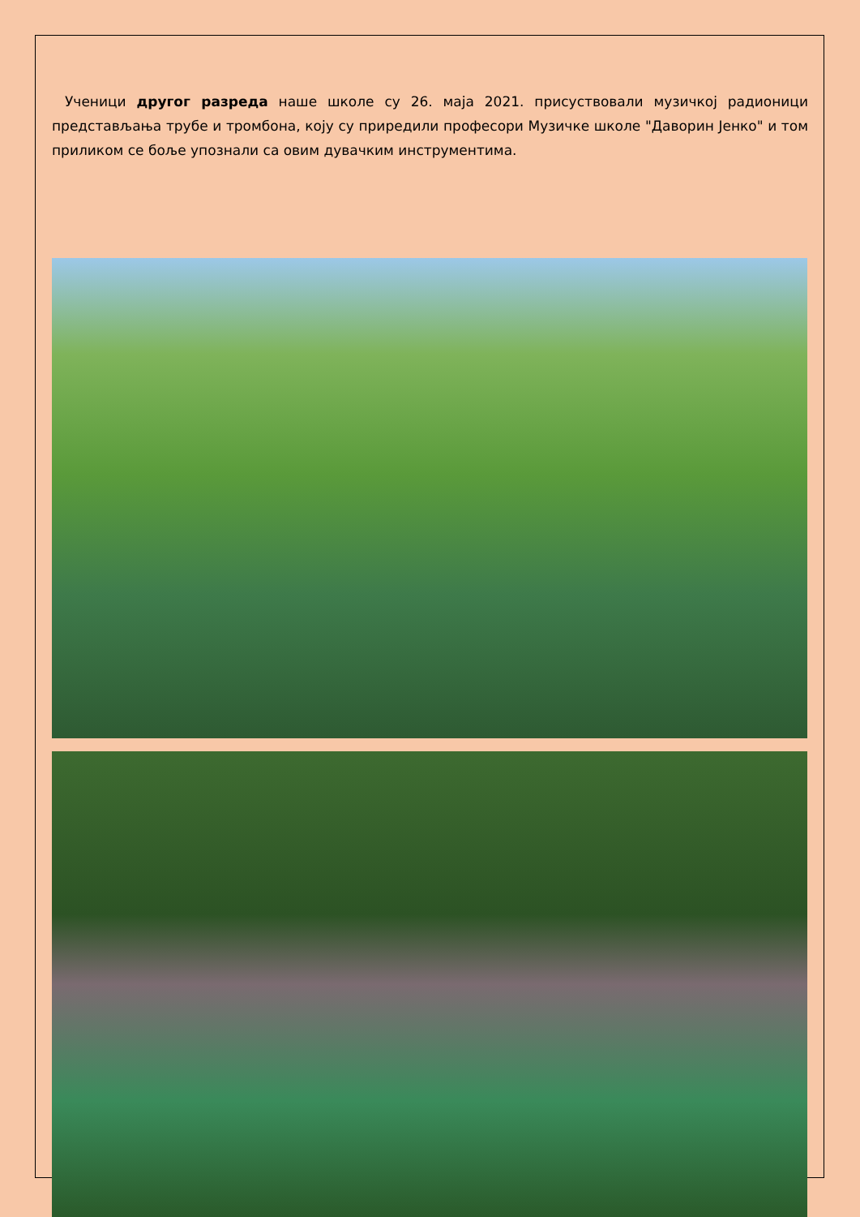Ученици другог разреда наше школе су 26. маја 2021. присуствовали музичкој радионици представљања трубе и тромбона, коју су приредили професори Музичке школе "Даворин Јенко" и том приликом се боље упознали са овим дувачким инструментима.